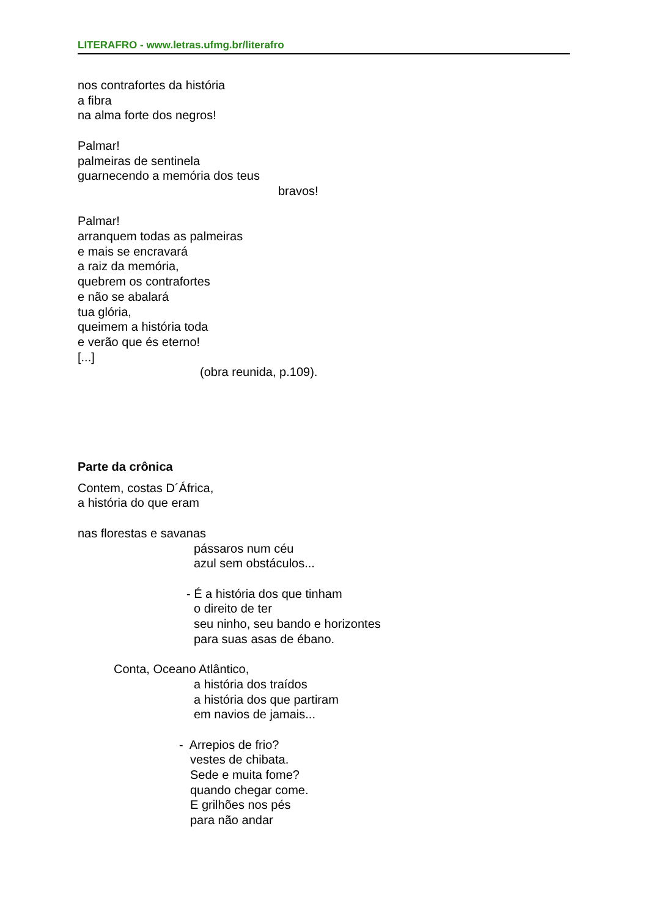LITERAFRO - www.letras.ufmg.br/literafro
nos contrafortes da história
a fibra
na alma forte dos negros!
Palmar!
palmeiras de sentinela
guarnecendo a memória dos teus
bravos!
Palmar!
arranquem todas as palmeiras
e mais se encravará
a raiz da memória,
quebrem os contrafortes
e não se abalará
tua glória,
queimem a história toda
e verão que és eterno!
[...]
(obra reunida, p.109).
Parte da crônica
Contem, costas D´África,
a história do que eram
nas florestas e savanas
pássaros num céu
azul sem obstáculos...
- É a história dos que tinham
o direito de ter
seu ninho, seu bando e horizontes
para suas asas de ébano.
Conta, Oceano Atlântico,
a história dos traídos
a história dos que partiram
em navios de jamais...
- Arrepios de frio?
vestes de chibata.
Sede e muita fome?
quando chegar come.
E grilhões nos pés
para não andar